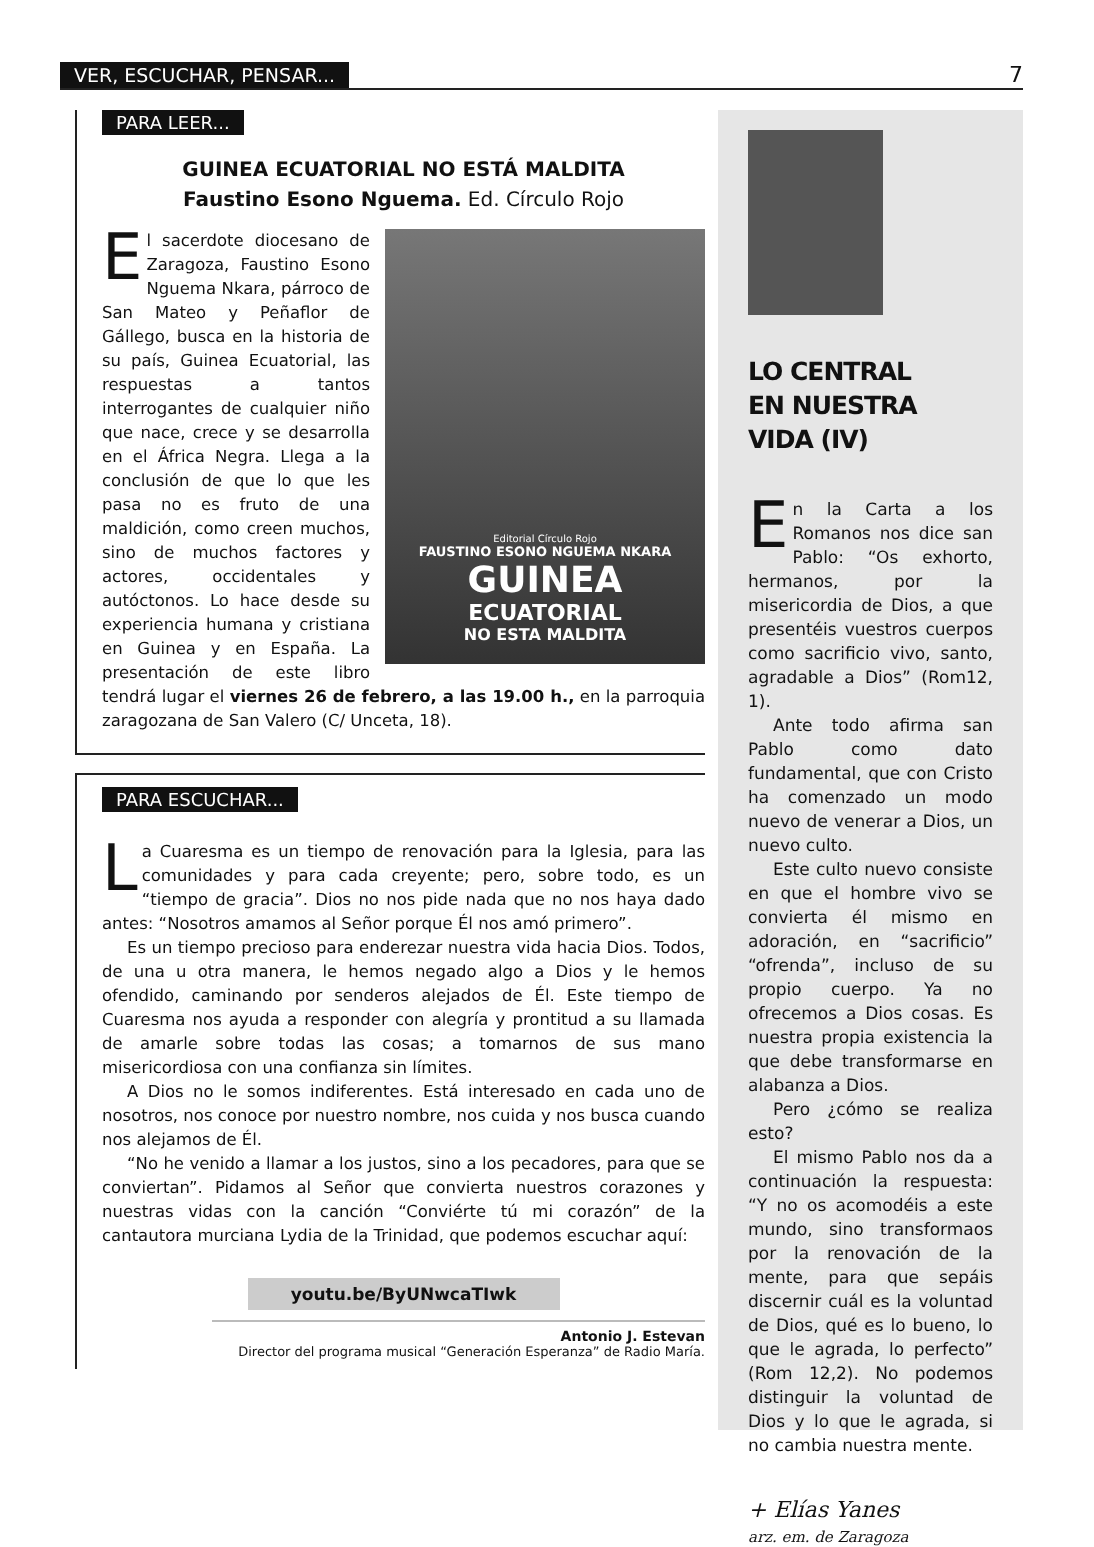VER, ESCUCHAR, PENSAR... 7
PARA LEER...
GUINEA ECUATORIAL NO ESTÁ MALDITA
Faustino Esono Nguema. Ed. Círculo Rojo
Editorial Círculo Rojo
FAUSTINO ESONO NGUEMA NKARA
GUINEA
ECUATORIAL
NO ESTA MALDITA
El sacerdote diocesano de Zaragoza, Faustino Esono Nguema Nkara, párroco de San Mateo y Peñaflor de Gállego, busca en la historia de su país, Guinea Ecuatorial, las respuestas a tantos interrogantes de cualquier niño que nace, crece y se desarrolla en el África Negra. Llega a la conclusión de que lo que les pasa no es fruto de una maldición, como creen muchos, sino de muchos factores y actores, occidentales y autóctonos. Lo hace desde su experiencia humana y cristiana en Guinea y en España. La presentación de este libro tendrá lugar el viernes 26 de febrero, a las 19.00 h., en la parroquia zaragozana de San Valero (C/ Unceta, 18).
PARA ESCUCHAR...
La Cuaresma es un tiempo de renovación para la Iglesia, para las comunidades y para cada creyente; pero, sobre todo, es un “tiempo de gracia”. Dios no nos pide nada que no nos haya dado antes: “Nosotros amamos al Señor porque Él nos amó primero”.
Es un tiempo precioso para enderezar nuestra vida hacia Dios. Todos, de una u otra manera, le hemos negado algo a Dios y le hemos ofendido, caminando por senderos alejados de Él. Este tiempo de Cuaresma nos ayuda a responder con alegría y prontitud a su llamada de amarle sobre todas las cosas; a tomarnos de sus mano misericordiosa con una confianza sin límites.
A Dios no le somos indiferentes. Está interesado en cada uno de nosotros, nos conoce por nuestro nombre, nos cuida y nos busca cuando nos alejamos de Él.
“No he venido a llamar a los justos, sino a los pecadores, para que se conviertan”. Pidamos al Señor que convierta nuestros corazones y nuestras vidas con la canción “Conviérte tú mi corazón” de la cantautora murciana Lydia de la Trinidad, que podemos escuchar aquí:
youtu.be/ByUNwcaTIwk
Antonio J. Estevan
Director del programa musical “Generación Esperanza” de Radio María.
LO CENTRAL
EN NUESTRA
VIDA (IV)
En la Carta a los Romanos nos dice san Pablo: “Os exhorto, hermanos, por la misericordia de Dios, a que presentéis vuestros cuerpos como sacrificio vivo, santo, agradable a Dios” (Rom12, 1).
Ante todo afirma san Pablo como dato fundamental, que con Cristo ha comenzado un modo nuevo de venerar a Dios, un nuevo culto.
Este culto nuevo consiste en que el hombre vivo se convierta él mismo en adoración, en “sacrificio” “ofrenda”, incluso de su propio cuerpo. Ya no ofrecemos a Dios cosas. Es nuestra propia existencia la que debe transformarse en alabanza a Dios.
Pero ¿cómo se realiza esto?
El mismo Pablo nos da a continuación la respuesta: “Y no os acomodéis a este mundo, sino transformaos por la renovación de la mente, para que sepáis discernir cuál es la voluntad de Dios, qué es lo bueno, lo que le agrada, lo perfecto” (Rom 12,2). No podemos distinguir la voluntad de Dios y lo que le agrada, si no cambia nuestra mente.
+ Elías Yanes
arz. em. de Zaragoza